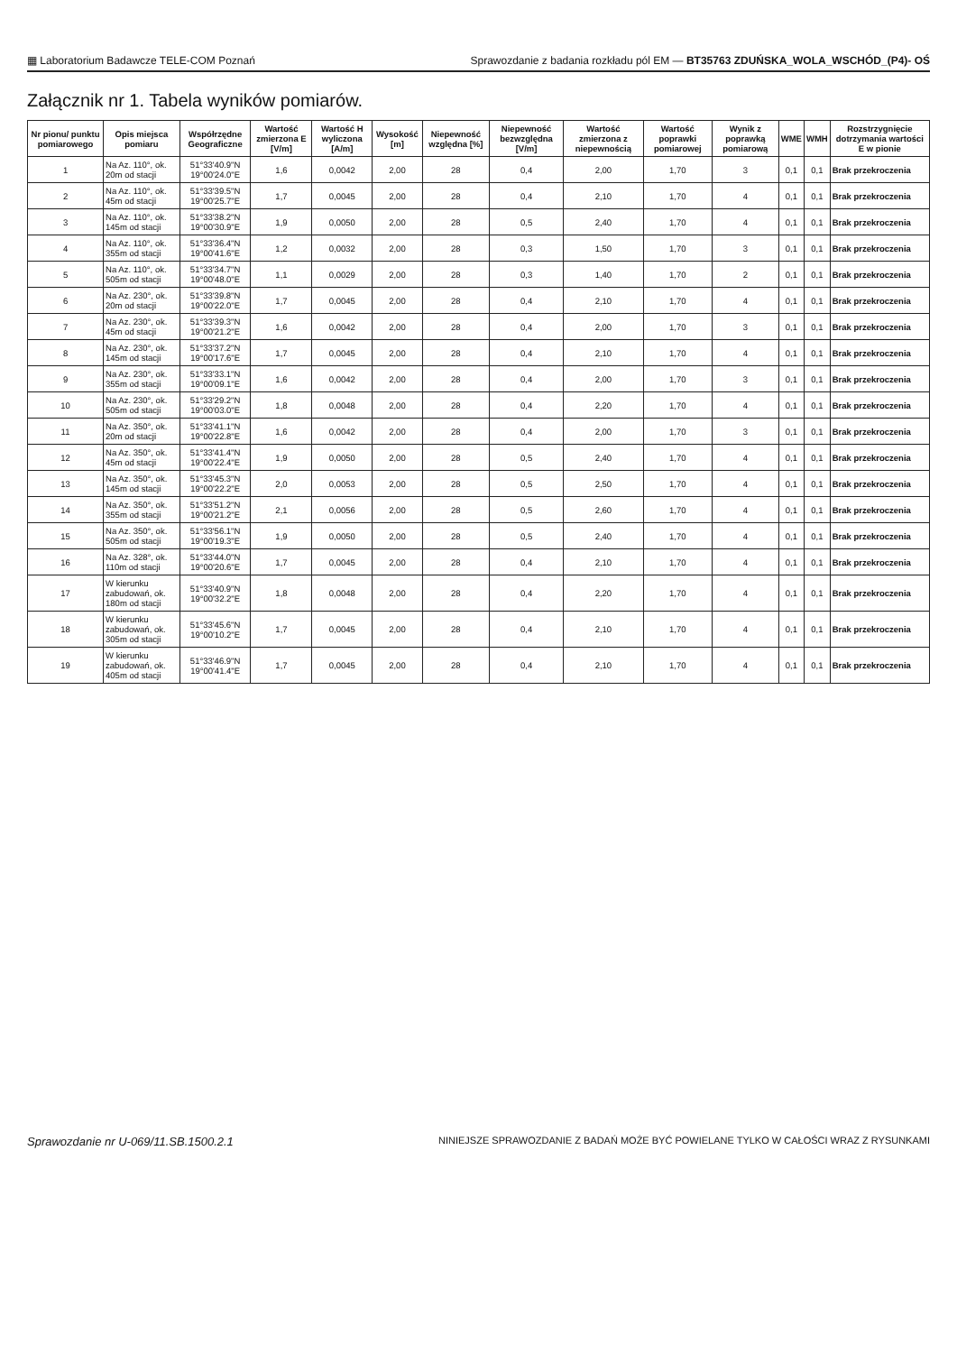▦ Laboratorium Badawcze TELE-COM Poznań Sprawozdanie z badania rozkładu pól EM — BT35763 ZDUŃSKA_WOLA_WSCHÓD_(P4)- OŚ
Załącznik nr 1. Tabela wyników pomiarów.
| Nr pionu/ punktu pomiarowego | Opis miejsca pomiaru | Współrzędne Geograficzne | Wartość zmierzona E [V/m] | Wartość H wyliczona [A/m] | Wysokość [m] | Niepewność względna [%] | Niepewność bezwzględna [V/m] | Wartość zmierzona z niepewnością | Wartość poprawki pomiarowej | Wynik z poprawką pomiarową | WME | WMH | Rozstrzygnięcie dotrzymania wartości E w pionie |
| --- | --- | --- | --- | --- | --- | --- | --- | --- | --- | --- | --- | --- | --- |
| 1 | Na Az. 110°, ok. 20m od stacji | 51°33'40.9"N 19°00'24.0"E | 1,6 | 0,0042 | 2,00 | 28 | 0,4 | 2,00 | 1,70 | 3 | 0,1 | 0,1 | Brak przekroczenia |
| 2 | Na Az. 110°, ok. 45m od stacji | 51°33'39.5"N 19°00'25.7"E | 1,7 | 0,0045 | 2,00 | 28 | 0,4 | 2,10 | 1,70 | 4 | 0,1 | 0,1 | Brak przekroczenia |
| 3 | Na Az. 110°, ok. 145m od stacji | 51°33'38.2"N 19°00'30.9"E | 1,9 | 0,0050 | 2,00 | 28 | 0,5 | 2,40 | 1,70 | 4 | 0,1 | 0,1 | Brak przekroczenia |
| 4 | Na Az. 110°, ok. 355m od stacji | 51°33'36.4"N 19°00'41.6"E | 1,2 | 0,0032 | 2,00 | 28 | 0,3 | 1,50 | 1,70 | 3 | 0,1 | 0,1 | Brak przekroczenia |
| 5 | Na Az. 110°, ok. 505m od stacji | 51°33'34.7"N 19°00'48.0"E | 1,1 | 0,0029 | 2,00 | 28 | 0,3 | 1,40 | 1,70 | 2 | 0,1 | 0,1 | Brak przekroczenia |
| 6 | Na Az. 230°, ok. 20m od stacji | 51°33'39.8"N 19°00'22.0"E | 1,7 | 0,0045 | 2,00 | 28 | 0,4 | 2,10 | 1,70 | 4 | 0,1 | 0,1 | Brak przekroczenia |
| 7 | Na Az. 230°, ok. 45m od stacji | 51°33'39.3"N 19°00'21.2"E | 1,6 | 0,0042 | 2,00 | 28 | 0,4 | 2,00 | 1,70 | 3 | 0,1 | 0,1 | Brak przekroczenia |
| 8 | Na Az. 230°, ok. 145m od stacji | 51°33'37.2"N 19°00'17.6"E | 1,7 | 0,0045 | 2,00 | 28 | 0,4 | 2,10 | 1,70 | 4 | 0,1 | 0,1 | Brak przekroczenia |
| 9 | Na Az. 230°, ok. 355m od stacji | 51°33'33.1"N 19°00'09.1"E | 1,6 | 0,0042 | 2,00 | 28 | 0,4 | 2,00 | 1,70 | 3 | 0,1 | 0,1 | Brak przekroczenia |
| 10 | Na Az. 230°, ok. 505m od stacji | 51°33'29.2"N 19°00'03.0"E | 1,8 | 0,0048 | 2,00 | 28 | 0,4 | 2,20 | 1,70 | 4 | 0,1 | 0,1 | Brak przekroczenia |
| 11 | Na Az. 350°, ok. 20m od stacji | 51°33'41.1"N 19°00'22.8"E | 1,6 | 0,0042 | 2,00 | 28 | 0,4 | 2,00 | 1,70 | 3 | 0,1 | 0,1 | Brak przekroczenia |
| 12 | Na Az. 350°, ok. 45m od stacji | 51°33'41.4"N 19°00'22.4"E | 1,9 | 0,0050 | 2,00 | 28 | 0,5 | 2,40 | 1,70 | 4 | 0,1 | 0,1 | Brak przekroczenia |
| 13 | Na Az. 350°, ok. 145m od stacji | 51°33'45.3"N 19°00'22.2"E | 2,0 | 0,0053 | 2,00 | 28 | 0,5 | 2,50 | 1,70 | 4 | 0,1 | 0,1 | Brak przekroczenia |
| 14 | Na Az. 350°, ok. 355m od stacji | 51°33'51.2"N 19°00'21.2"E | 2,1 | 0,0056 | 2,00 | 28 | 0,5 | 2,60 | 1,70 | 4 | 0,1 | 0,1 | Brak przekroczenia |
| 15 | Na Az. 350°, ok. 505m od stacji | 51°33'56.1"N 19°00'19.3"E | 1,9 | 0,0050 | 2,00 | 28 | 0,5 | 2,40 | 1,70 | 4 | 0,1 | 0,1 | Brak przekroczenia |
| 16 | Na Az. 328°, ok. 110m od stacji | 51°33'44.0"N 19°00'20.6"E | 1,7 | 0,0045 | 2,00 | 28 | 0,4 | 2,10 | 1,70 | 4 | 0,1 | 0,1 | Brak przekroczenia |
| 17 | W kierunku zabudowań, ok. 180m od stacji | 51°33'40.9"N 19°00'32.2"E | 1,8 | 0,0048 | 2,00 | 28 | 0,4 | 2,20 | 1,70 | 4 | 0,1 | 0,1 | Brak przekroczenia |
| 18 | W kierunku zabudowań, ok. 305m od stacji | 51°33'45.6"N 19°00'10.2"E | 1,7 | 0,0045 | 2,00 | 28 | 0,4 | 2,10 | 1,70 | 4 | 0,1 | 0,1 | Brak przekroczenia |
| 19 | W kierunku zabudowań, ok. 405m od stacji | 51°33'46.9"N 19°00'41.4"E | 1,7 | 0,0045 | 2,00 | 28 | 0,4 | 2,10 | 1,70 | 4 | 0,1 | 0,1 | Brak przekroczenia |
Sprawozdanie nr U-069/11.SB.1500.2.1 NINIEJSZE SPRAWOZDANIE Z BADAŃ MOŻE BYĆ POWIELANE TYLKO W CAŁOŚCI WRAZ Z RYSUNKAMI